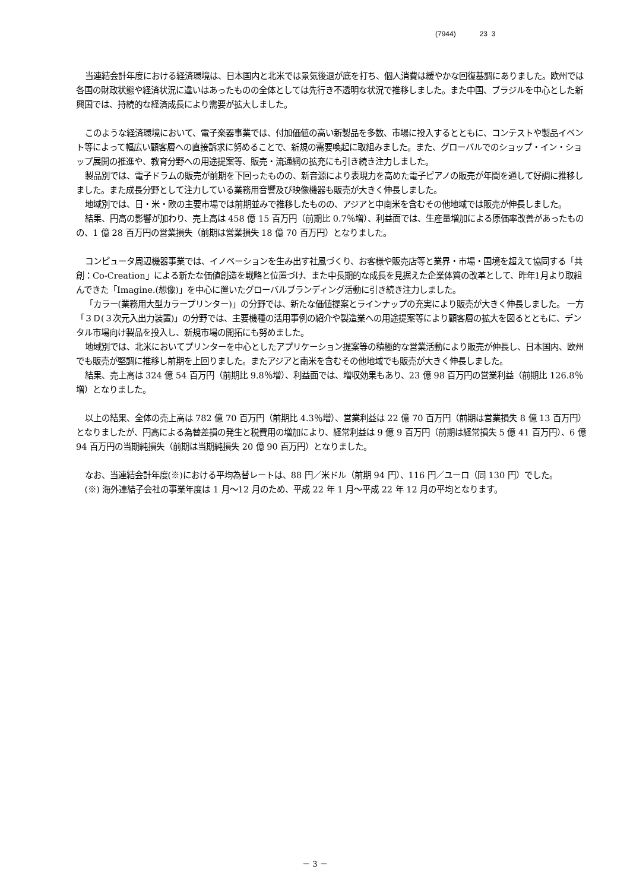(7944) 23 3
当連結会計年度における経済環境は、日本国内と北米では景気後退が底を打ち、個人消費は緩やかな回復基調にありました。欧州では各国の財政状態や経済状況に違いはあったものの全体としては先行き不透明な状況で推移しました。また中国、ブラジルを中心とした新興国では、持続的な経済成長により需要が拡大しました。
このような経済環境において、電子楽器事業では、付加価値の高い新製品を多数、市場に投入するとともに、コンテストや製品イベント等によって幅広い顧客層への直接訴求に努めることで、新規の需要喚起に取組みました。また、グローバルでのショップ・イン・ショップ展開の推進や、教育分野への用途提案等、販売・流通網の拡充にも引き続き注力しました。
製品別では、電子ドラムの販売が前期を下回ったものの、新音源により表現力を高めた電子ピアノの販売が年間を通して好調に推移しました。また成長分野として注力している業務用音響及び映像機器も販売が大きく伸長しました。
地域別では、日・米・欧の主要市場では前期並みで推移したものの、アジアと中南米を含むその他地域では販売が伸長しました。
結果、円高の影響が加わり、売上高は 458 億 15 百万円（前期比 0.7％増）、利益面では、生産量増加による原価率改善があったものの、1 億 28 百万円の営業損失（前期は営業損失 18 億 70 百万円）となりました。
コンピュータ周辺機器事業では、イノベーションを生み出す社風づくり、お客様や販売店等と業界・市場・国境を超えて協同する「共創：Co-Creation」による新たな価値創造を戦略と位置づけ、また中長期的な成長を見据えた企業体質の改革として、昨年1月より取組んできた「Imagine.(想像)」を中心に置いたグローバルブランディング活動に引き続き注力しました。
「カラー(業務用大型カラープリンター)」の分野では、新たな価値提案とラインナップの充実により販売が大きく伸長しました。 一方「３Ｄ(３次元入出力装置)」の分野では、主要機種の活用事例の紹介や製造業への用途提案等により顧客層の拡大を図るとともに、デンタル市場向け製品を投入し、新規市場の開拓にも努めました。
地域別では、北米においてプリンターを中心としたアプリケーション提案等の積極的な営業活動により販売が伸長し、日本国内、欧州でも販売が堅調に推移し前期を上回りました。またアジアと南米を含むその他地域でも販売が大きく伸長しました。
結果、売上高は 324 億 54 百万円（前期比 9.8％増）、利益面では、増収効果もあり、23 億 98 百万円の営業利益（前期比 126.8％増）となりました。
以上の結果、全体の売上高は 782 億 70 百万円（前期比 4.3％増）、営業利益は 22 億 70 百万円（前期は営業損失 8 億 13 百万円）となりましたが、円高による為替差損の発生と税費用の増加により、経常利益は 9 億 9 百万円（前期は経常損失 5 億 41 百万円）、6 億 94 百万円の当期純損失（前期は当期純損失 20 億 90 百万円）となりました。
なお、当連結会計年度(※)における平均為替レートは、88 円／米ドル（前期 94 円）、116 円／ユーロ（同 130 円）でした。
(※) 海外連結子会社の事業年度は 1 月～12 月のため、平成 22 年 1 月～平成 22 年 12 月の平均となります。
－ 3 －